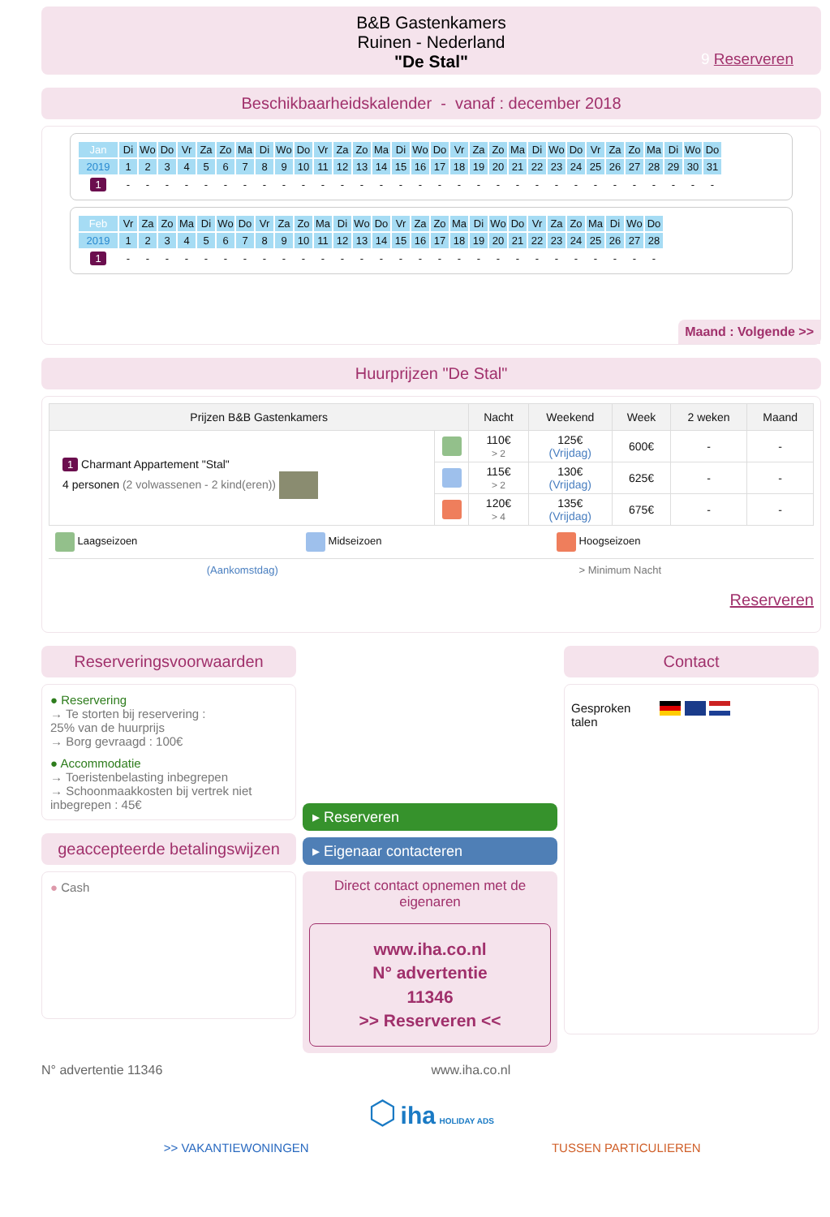B&B Gastenkamers
Ruinen - Nederland
"De Stal"
9 Reserveren
Beschikbaarheidskalender - vanaf : december 2018
| Jan | Di | Wo | Do | Vr | Za | Zo | Ma | Di | Wo | Do | Vr | Za | Zo | Ma | Di | Wo | Do | Vr | Za | Zo | Ma | Di | Wo | Do | Vr | Za | Zo | Ma | Di | Wo | Do |
| 2019 | 1 | 2 | 3 | 4 | 5 | 6 | 7 | 8 | 9 | 10 | 11 | 12 | 13 | 14 | 15 | 16 | 17 | 18 | 19 | 20 | 21 | 22 | 23 | 24 | 25 | 26 | 27 | 28 | 29 | 30 | 31 |
| 1 | - | - | - | - | - | - | - | - | - | - | - | - | - | - | - | - | - | - | - | - | - | - | - | - | - | - | - | - | - | - | - |
| Feb | Vr | Za | Zo | Ma | Di | Wo | Do | Vr | Za | Zo | Ma | Di | Wo | Do | Vr | Za | Zo | Ma | Di | Wo | Do | Vr | Za | Zo | Ma | Di | Wo | Do |
| 2019 | 1 | 2 | 3 | 4 | 5 | 6 | 7 | 8 | 9 | 10 | 11 | 12 | 13 | 14 | 15 | 16 | 17 | 18 | 19 | 20 | 21 | 22 | 23 | 24 | 25 | 26 | 27 | 28 |
| 1 | - | - | - | - | - | - | - | - | - | - | - | - | - | - | - | - | - | - | - | - | - | - | - | - | - | - | - | - |
Maand : Volgende >>
Huurprijzen "De Stal"
| Prijzen B&B Gastenkamers | | Nacht | Weekend | Week | 2 weken | Maand |
| --- | --- | --- | --- | --- | --- | --- |
| 1 Charmant Appartement "Stal" 4 personen (2 volwassenen - 2 kind(eren)) | | 110€ > 2 | 125€ (Vrijdag) | 600€ | - | - |
| | | 115€ > 2 | 130€ (Vrijdag) | 625€ | - | - |
| | | 120€ > 4 | 135€ (Vrijdag) | 675€ | - | - |
Laagseizoen Midseizoen Hoogseizoen
(Aankomstdag) > Minimum Nacht
Reserveren
Reserveringsvoorwaarden
● Reservering
→ Te storten bij reservering :
25% van de huurprijs
→ Borg gevraagd : 100€
● Accommodatie
→ Toeristenbelasting inbegrepen
→ Schoonmaakkosten bij vertrek niet inbegrepen : 45€
geaccepteerde betalingswijzen
● Cash
▸ Reserveren
▸ Eigenaar contacteren
Direct contact opnemen met de eigenaren
www.iha.co.nl
N° advertentie
11346
>> Reserveren <<
Contact
Gesproken
talen
N° advertentie 11346 www.iha.co.nl
⬡ iha HOLIDAY ADS
>> VAKANTIEWONINGEN TUSSEN PARTICULIEREN